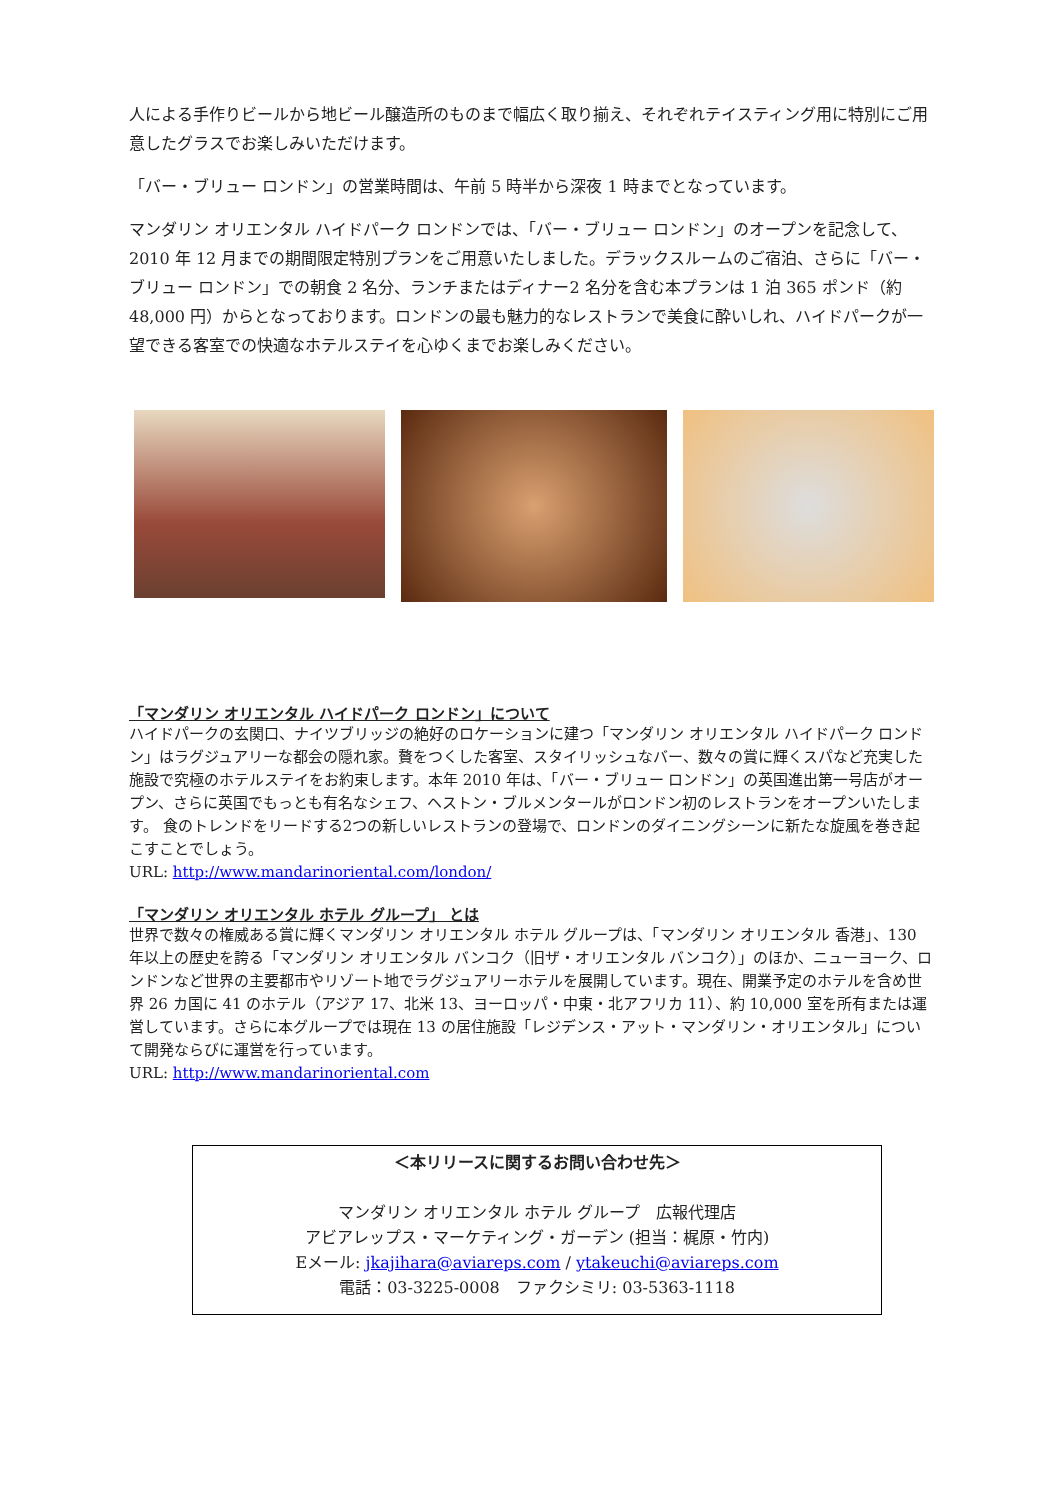人による手作りビールから地ビール醸造所のものまで幅広く取り揃え、それぞれテイスティング用に特別にご用意したグラスでお楽しみいただけます。
「バー・ブリュー ロンドン」の営業時間は、午前 5 時半から深夜 1 時までとなっています。
マンダリン オリエンタル ハイドパーク ロンドンでは、「バー・ブリュー ロンドン」のオープンを記念して、2010 年 12 月までの期間限定特別プランをご用意いたしました。デラックスルームのご宿泊、さらに「バー・ブリュー ロンドン」での朝食 2 名分、ランチまたはディナー2 名分を含む本プランは 1 泊 365 ポンド（約 48,000 円）からとなっております。ロンドンの最も魅力的なレストランで美食に酔いしれ、ハイドパークが一望できる客室での快適なホテルステイを心ゆくまでお楽しみください。
「マンダリン オリエンタル ハイドパーク ロンドン」について
ハイドパークの玄関口、ナイツブリッジの絶好のロケーションに建つ「マンダリン オリエンタル ハイドパーク ロンドン」はラグジュアリーな都会の隠れ家。贅をつくした客室、スタイリッシュなバー、数々の賞に輝くスパなど充実した施設で究極のホテルステイをお約束します。本年 2010 年は、「バー・ブリュー ロンドン」の英国進出第一号店がオープン、さらに英国でもっとも有名なシェフ、ヘストン・ブルメンタールがロンドン初のレストランをオープンいたします。 食のトレンドをリードする2つの新しいレストランの登場で、ロンドンのダイニングシーンに新たな旋風を巻き起こすことでしょう。
URL: http://www.mandarinoriental.com/london/
「マンダリン オリエンタル ホテル グループ」 とは
世界で数々の権威ある賞に輝くマンダリン オリエンタル ホテル グループは、「マンダリン オリエンタル 香港」、130 年以上の歴史を誇る「マンダリン オリエンタル バンコク（旧ザ・オリエンタル バンコク）」のほか、ニューヨーク、ロンドンなど世界の主要都市やリゾート地でラグジュアリーホテルを展開しています。現在、開業予定のホテルを含め世界 26 カ国に 41 のホテル（アジア 17、北米 13、ヨーロッパ・中東・北アフリカ 11）、約 10,000 室を所有または運営しています。さらに本グループでは現在 13 の居住施設「レジデンス・アット・マンダリン・オリエンタル」について開発ならびに運営を行っています。
URL: http://www.mandarinoriental.com
＜本リリースに関するお問い合わせ先＞
マンダリン オリエンタル ホテル グループ　広報代理店
アビアレップス・マーケティング・ガーデン (担当：梶原・竹内)
Eメール: jkajihara@aviareps.com / ytakeuchi@aviareps.com
電話：03-3225-0008　ファクシミリ: 03-5363-1118